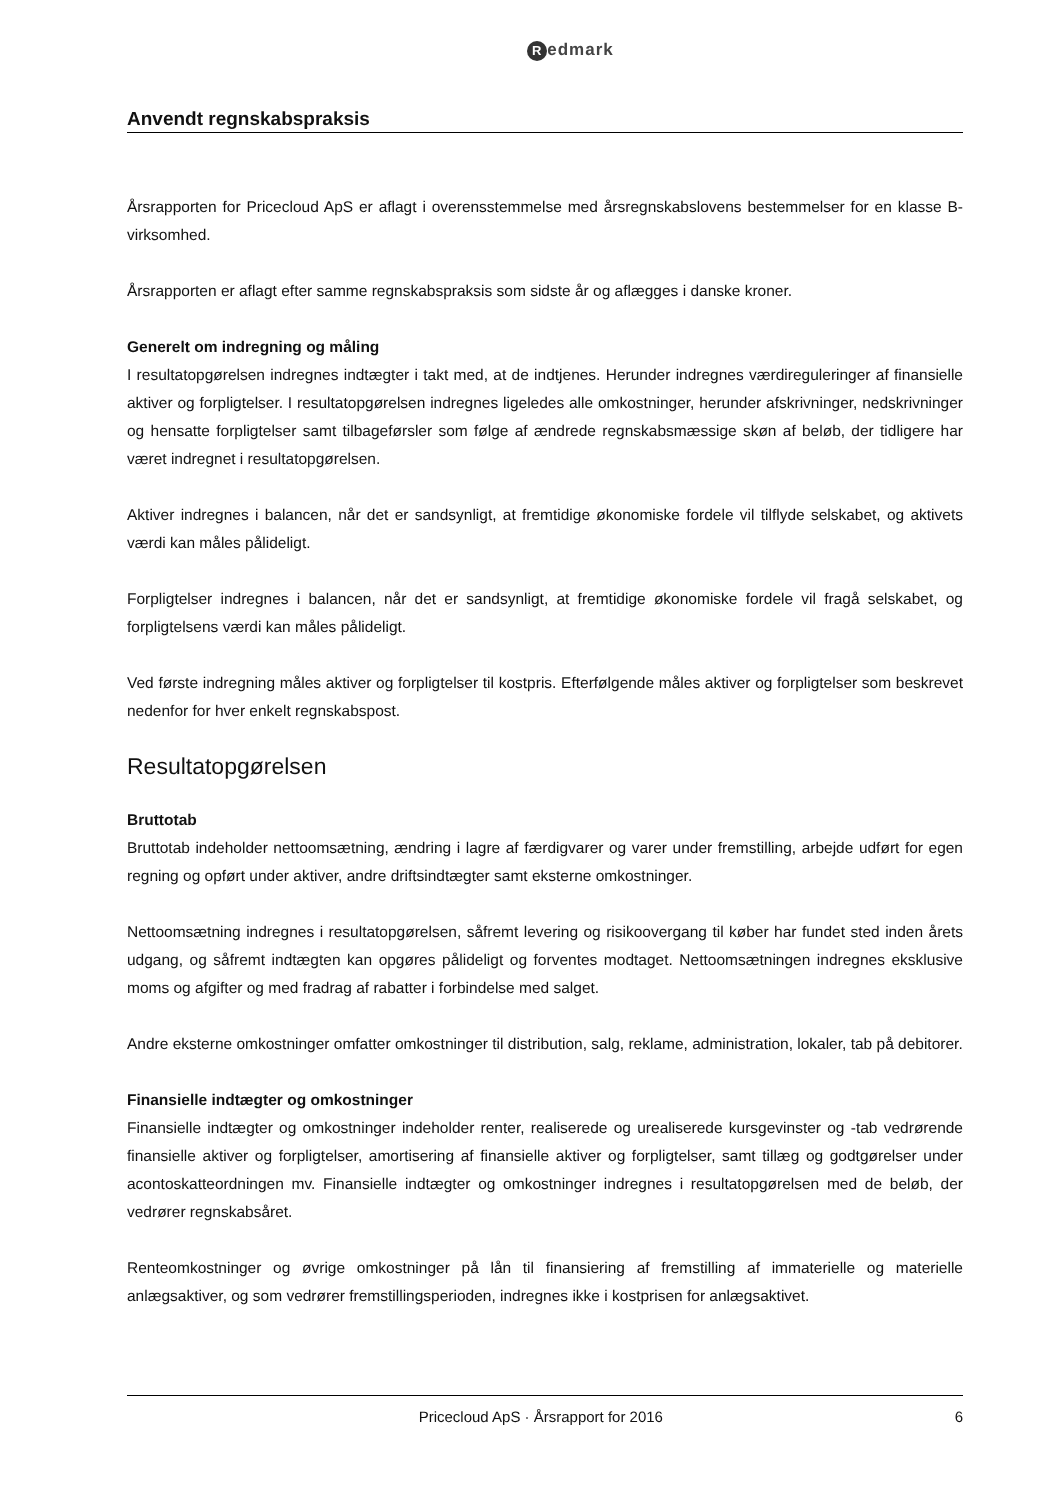Redmark
Anvendt regnskabspraksis
Årsrapporten for Pricecloud ApS er aflagt i overensstemmelse med årsregnskabslovens bestemmelser for en klasse B-virksomhed.
Årsrapporten er aflagt efter samme regnskabspraksis som sidste år og aflægges i danske kroner.
Generelt om indregning og måling
I resultatopgørelsen indregnes indtægter i takt med, at de indtjenes. Herunder indregnes værdireguleringer af finansielle aktiver og forpligtelser. I resultatopgørelsen indregnes ligeledes alle omkostninger, herunder afskrivninger, nedskrivninger og hensatte forpligtelser samt tilbageførsler som følge af ændrede regnskabsmæssige skøn af beløb, der tidligere har været indregnet i resultatopgørelsen.
Aktiver indregnes i balancen, når det er sandsynligt, at fremtidige økonomiske fordele vil tilflyde selskabet, og aktivets værdi kan måles pålideligt.
Forpligtelser indregnes i balancen, når det er sandsynligt, at fremtidige økonomiske fordele vil fragå selskabet, og forpligtelsens værdi kan måles pålideligt.
Ved første indregning måles aktiver og forpligtelser til kostpris. Efterfølgende måles aktiver og forpligtelser som beskrevet nedenfor for hver enkelt regnskabspost.
Resultatopgørelsen
Bruttotab
Bruttotab indeholder nettoomsætning, ændring i lagre af færdigvarer og varer under fremstilling, arbejde udført for egen regning og opført under aktiver, andre driftsindtægter samt eksterne omkostninger.
Nettoomsætning indregnes i resultatopgørelsen, såfremt levering og risikoovergang til køber har fundet sted inden årets udgang, og såfremt indtægten kan opgøres pålideligt og forventes modtaget. Nettoomsætningen indregnes eksklusive moms og afgifter og med fradrag af rabatter i forbindelse med salget.
Andre eksterne omkostninger omfatter omkostninger til distribution, salg, reklame, administration, lokaler, tab på debitorer.
Finansielle indtægter og omkostninger
Finansielle indtægter og omkostninger indeholder renter, realiserede og urealiserede kursgevinster og -tab vedrørende finansielle aktiver og forpligtelser, amortisering af finansielle aktiver og forpligtelser, samt tillæg og godtgørelser under acontoskatteordningen mv. Finansielle indtægter og omkostninger indregnes i resultatopgørelsen med de beløb, der vedrører regnskabsåret.
Renteomkostninger og øvrige omkostninger på lån til finansiering af fremstilling af immaterielle og materielle anlægsaktiver, og som vedrører fremstillingsperioden, indregnes ikke i kostprisen for anlægsaktivet.
Pricecloud ApS · Årsrapport for 2016 6